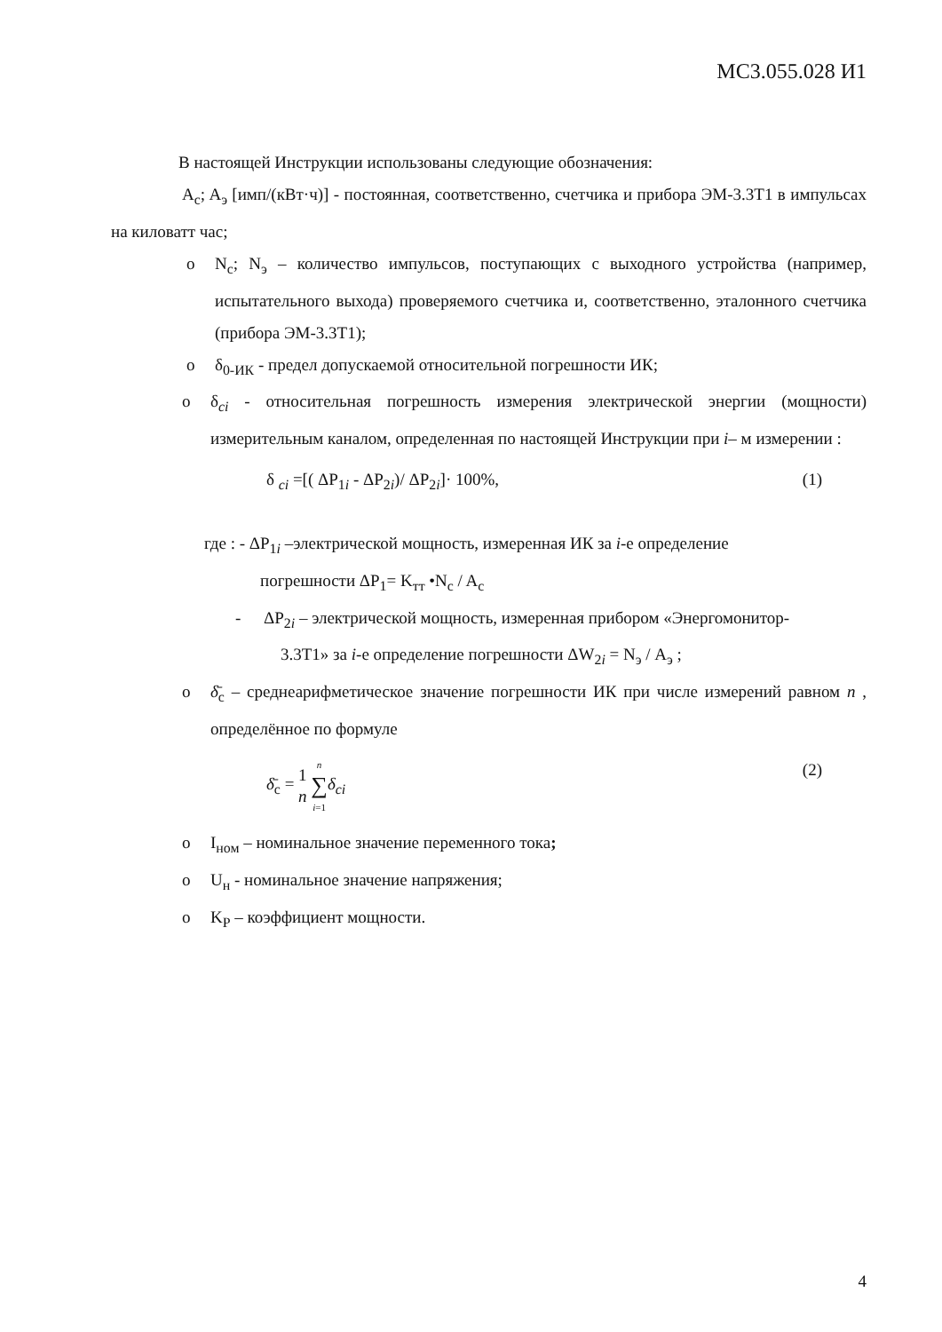МС3.055.028 И1
В настоящей Инструкции использованы следующие обозначения:
A<sub>c</sub>; A<sub>э</sub> [имп/(кВт·ч)] - постоянная, соответственно, счетчика и прибора ЭМ-3.3Т1 в импульсах на киловатт час;
o N<sub>c</sub>; N<sub>э</sub> – количество импульсов, поступающих с выходного устройства (например, испытательного выхода) проверяемого счетчика и, соответственно, эталонного счетчика (прибора ЭМ-3.3Т1);
o δ<sub>0-ИК</sub> - предел допускаемой относительной погрешности ИК;
o δ<sub>ci</sub> - относительная погрешность измерения электрической энергии (мощности) измерительным каналом, определенная по настоящей Инструкции при i– м измерении :
δ <sub>ci</sub> =[( ΔP<sub>1i</sub> - ΔP<sub>2i</sub>)/ ΔP<sub>2i</sub>]· 100%, (1)
где : - ΔP<sub>1i</sub> –электрической мощность, измеренная ИК за i-е определение
погрешности ΔP<sub>1</sub>= K<sub>тт</sub> •N<sub>c</sub> / A<sub>c</sub>
- ΔP<sub>2i</sub> – электрической мощность, измеренная прибором «Энергомонитор-
3.3Т1» за i-е определение погрешности ΔW<sub>2i</sub> = N<sub>э</sub> / A<sub>э</sub> ;
o δ̄<sub>c</sub> – среднеарифметическое значение погрешности ИК при числе измерений равном n , определённое по формуле
δ̄<sub>c</sub> = 1 n n ∑ i=1 δ<sub>ci</sub> (2)
o I<sub>ном</sub> – номинальное значение переменного тока;
o U<sub>н</sub> - номинальное значение напряжения;
o K<sub>P</sub> – коэффициент мощности.
4